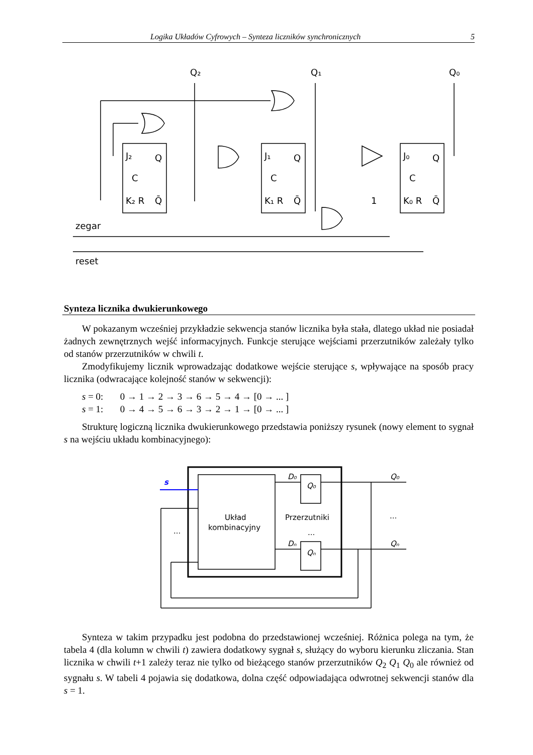Logika Układów Cyfrowych – Synteza liczników synchronicznych 5
Q₂
Q₁
Q₀
J₂
J₁
J₀
Q
Q
Q
C
C
C
K₂ R
K₁ R
K₀ R
Q̄
Q̄
Q̄
1
zegar
reset
Synteza licznika dwukierunkowego
W pokazanym wcześniej przykładzie sekwencja stanów licznika była stała, dlatego układ nie posiadał żadnych zewnętrznych wejść informacyjnych. Funkcje sterujące wejściami przerzutników zależały tylko od stanów przerzutników w chwili t.
Zmodyfikujemy licznik wprowadzając dodatkowe wejście sterujące s, wpływające na sposób pracy licznika (odwracające kolejność stanów w sekwencji):
s = 0: 0 → 1 → 2 → 3 → 6 → 5 → 4 → [0 → ... ]
s = 1: 0 → 4 → 5 → 6 → 3 → 2 → 1 → [0 → ... ]
Strukturę logiczną licznika dwukierunkowego przedstawia poniższy rysunek (nowy element to sygnał s na wejściu układu kombinacyjnego):
s
Układ
kombinacyjny
Przerzutniki
...
...
...
D₀
Dₙ
Q₀
Qₙ
Q₀
Qₙ
Synteza w takim przypadku jest podobna do przedstawionej wcześniej. Różnica polega na tym, że tabela 4 (dla kolumn w chwili t) zawiera dodatkowy sygnał s, służący do wyboru kierunku zliczania. Stan licznika w chwili t+1 zależy teraz nie tylko od bieżącego stanów przerzutników Q<sub>2</sub> Q<sub>1</sub> Q<sub>0</sub> ale również od sygnału s. W tabeli 4 pojawia się dodatkowa, dolna część odpowiadająca odwrotnej sekwencji stanów dla s = 1.